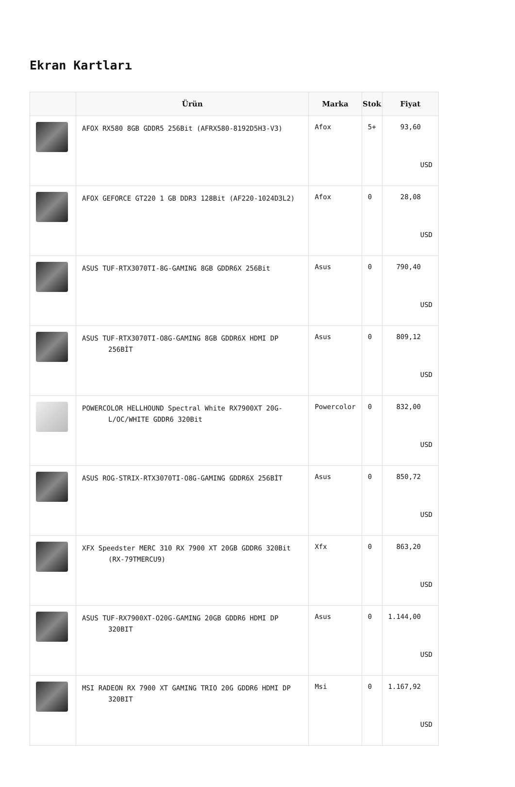Ekran Kartları
| | Ürün | Marka | Stok | Fiyat |
| --- | --- | --- | --- | --- |
| | AFOX RX580 8GB GDDR5 256Bit (AFRX580-8192D5H3-V3) | Afox | 5+ | 93,60 USD |
| | AFOX GEFORCE GT220 1 GB DDR3 128Bit (AF220-1024D3L2) | Afox | 0 | 28,08 USD |
| | ASUS TUF-RTX3070TI-8G-GAMING 8GB GDDR6X 256Bit | Asus | 0 | 790,40 USD |
| | ASUS TUF-RTX3070TI-O8G-GAMING 8GB GDDR6X HDMI DP 256BİT | Asus | 0 | 809,12 USD |
| | POWERCOLOR HELLHOUND Spectral White RX7900XT 20G-L/OC/WHITE GDDR6 320Bit | Powercolor | 0 | 832,00 USD |
| | ASUS ROG-STRIX-RTX3070TI-O8G-GAMING GDDR6X 256BİT | Asus | 0 | 850,72 USD |
| | XFX Speedster MERC 310 RX 7900 XT 20GB GDDR6 320Bit (RX-79TMERCU9) | Xfx | 0 | 863,20 USD |
| | ASUS TUF-RX7900XT-O20G-GAMING 20GB GDDR6 HDMI DP 320BIT | Asus | 0 | 1.144,00 USD |
| | MSI RADEON RX 7900 XT GAMING TRIO 20G GDDR6 HDMI DP 320BIT | Msi | 0 | 1.167,92 USD |